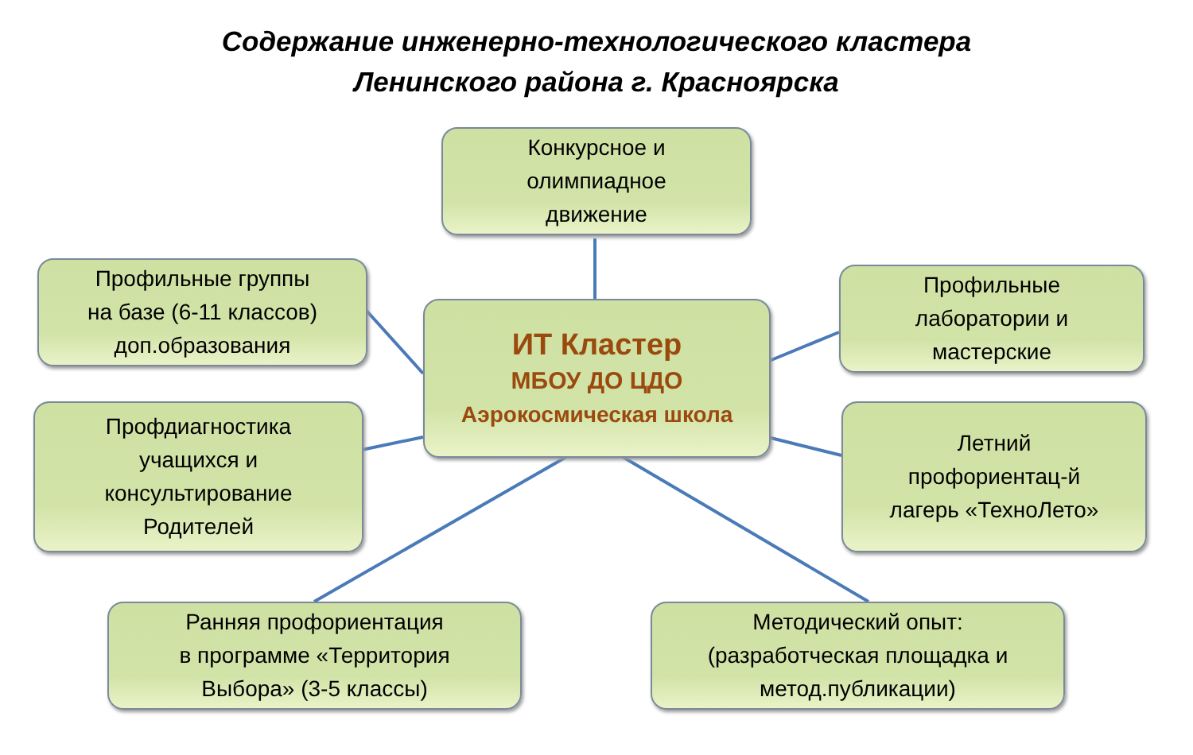Содержание инженерно-технологического кластера
Ленинского района г. Красноярска
Конкурсное и
олимпиадное
движение
Профильные группы
на базе (6-11 классов)
доп.образования
ИТ Кластер
МБОУ ДО ЦДО
Аэрокосмическая школа
Профильные
лаборатории и
мастерские
Профдиагностика
учащихся и
консультирование
Родителей
Летний
профориентац-й
лагерь «ТехноЛето»
Ранняя профориентация
в программе «Территория
Выбора» (3-5 классы)
Методический опыт:
(разработческая площадка и
метод.публикации)